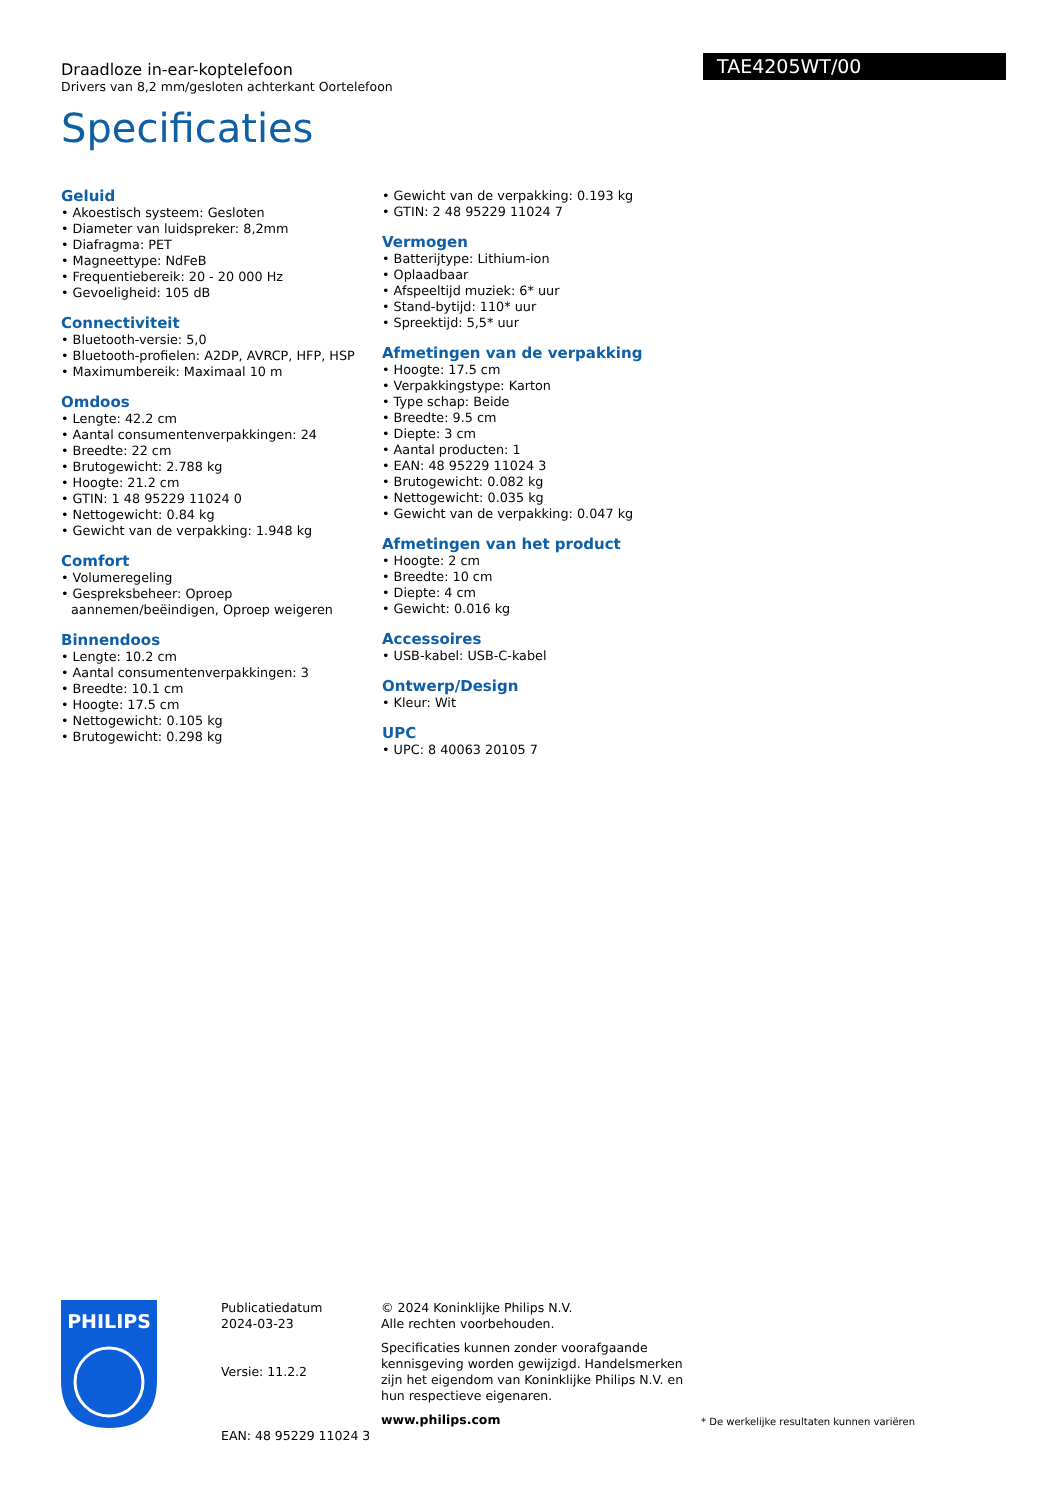Draadloze in-ear-koptelefoon
Drivers van 8,2 mm/gesloten achterkant Oortelefoon
TAE4205WT/00
Specificaties
Geluid
• Akoestisch systeem: Gesloten
• Diameter van luidspreker: 8,2mm
• Diafragma: PET
• Magneettype: NdFeB
• Frequentiebereik: 20 - 20 000 Hz
• Gevoeligheid: 105 dB
Connectiviteit
• Bluetooth-versie: 5,0
• Bluetooth-profielen: A2DP, AVRCP, HFP, HSP
• Maximumbereik: Maximaal 10 m
Omdoos
• Lengte: 42.2 cm
• Aantal consumentenverpakkingen: 24
• Breedte: 22 cm
• Brutogewicht: 2.788 kg
• Hoogte: 21.2 cm
• GTIN: 1 48 95229 11024 0
• Nettogewicht: 0.84 kg
• Gewicht van de verpakking: 1.948 kg
Comfort
• Volumeregeling
• Gespreksbeheer: Oproep aannemen/beëindigen, Oproep weigeren
Binnendoos
• Lengte: 10.2 cm
• Aantal consumentenverpakkingen: 3
• Breedte: 10.1 cm
• Hoogte: 17.5 cm
• Nettogewicht: 0.105 kg
• Brutogewicht: 0.298 kg
• Gewicht van de verpakking: 0.193 kg
• GTIN: 2 48 95229 11024 7
Vermogen
• Batterijtype: Lithium-ion
• Oplaadbaar
• Afspeeltijd muziek: 6* uur
• Stand-bytijd: 110* uur
• Spreektijd: 5,5* uur
Afmetingen van de verpakking
• Hoogte: 17.5 cm
• Verpakkingstype: Karton
• Type schap: Beide
• Breedte: 9.5 cm
• Diepte: 3 cm
• Aantal producten: 1
• EAN: 48 95229 11024 3
• Brutogewicht: 0.082 kg
• Nettogewicht: 0.035 kg
• Gewicht van de verpakking: 0.047 kg
Afmetingen van het product
• Hoogte: 2 cm
• Breedte: 10 cm
• Diepte: 4 cm
• Gewicht: 0.016 kg
Accessoires
• USB-kabel: USB-C-kabel
Ontwerp/Design
• Kleur: Wit
UPC
• UPC: 8 40063 20105 7
PHILIPS
Publicatiedatum
2024-03-23
Versie: 11.2.2
EAN: 48 95229 11024 3
© 2024 Koninklijke Philips N.V.
Alle rechten voorbehouden.
Specificaties kunnen zonder voorafgaande kennisgeving worden gewijzigd. Handelsmerken zijn het eigendom van Koninklijke Philips N.V. en hun respectieve eigenaren.
www.philips.com
* De werkelijke resultaten kunnen variëren